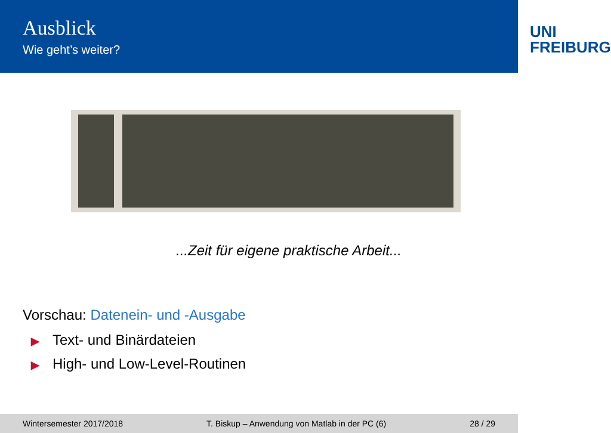Ausblick
Wie geht’s weiter?
UNI
FREIBURG
...Zeit für eigene praktische Arbeit...
Vorschau: Datenein- und -Ausgabe
▶ Text- und Binärdateien
▶ High- und Low-Level-Routinen
Wintersemester 2017/2018 T. Biskup – Anwendung von Matlab in der PC (6) 28 / 29